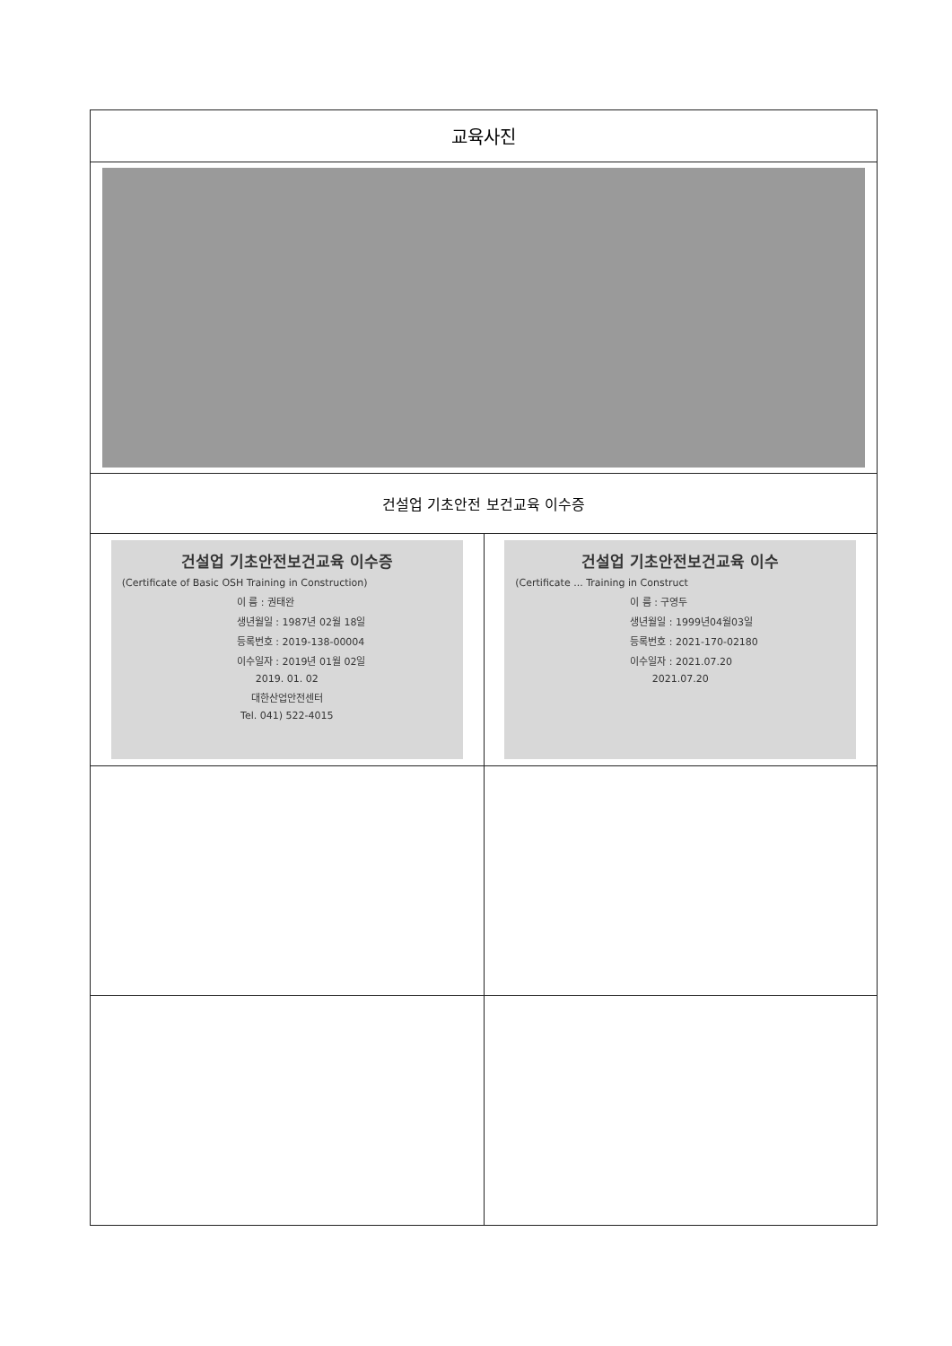| 교육사진 | |
| 건설업 기초안전 보건교육 이수증 | |
| 건설업 기초안전보건교육 이수증 (Certificate of Basic OSH Training in Construction) 이 름 : 권태완 생년월일 : 1987년 02월 18일 등록번호 : 2019-138-00004 이수일자 : 2019년 01월 02일 2019. 01. 02 대한산업안전센터 Tel. 041) 522-4015 | 건설업 기초안전보건교육 이수 (Certificate ... Training in Construct 이 름 : 구영두 생년월일 : 1999년04월03일 등록번호 : 2021-170-02180 이수일자 : 2021.07.20 2021.07.20 |